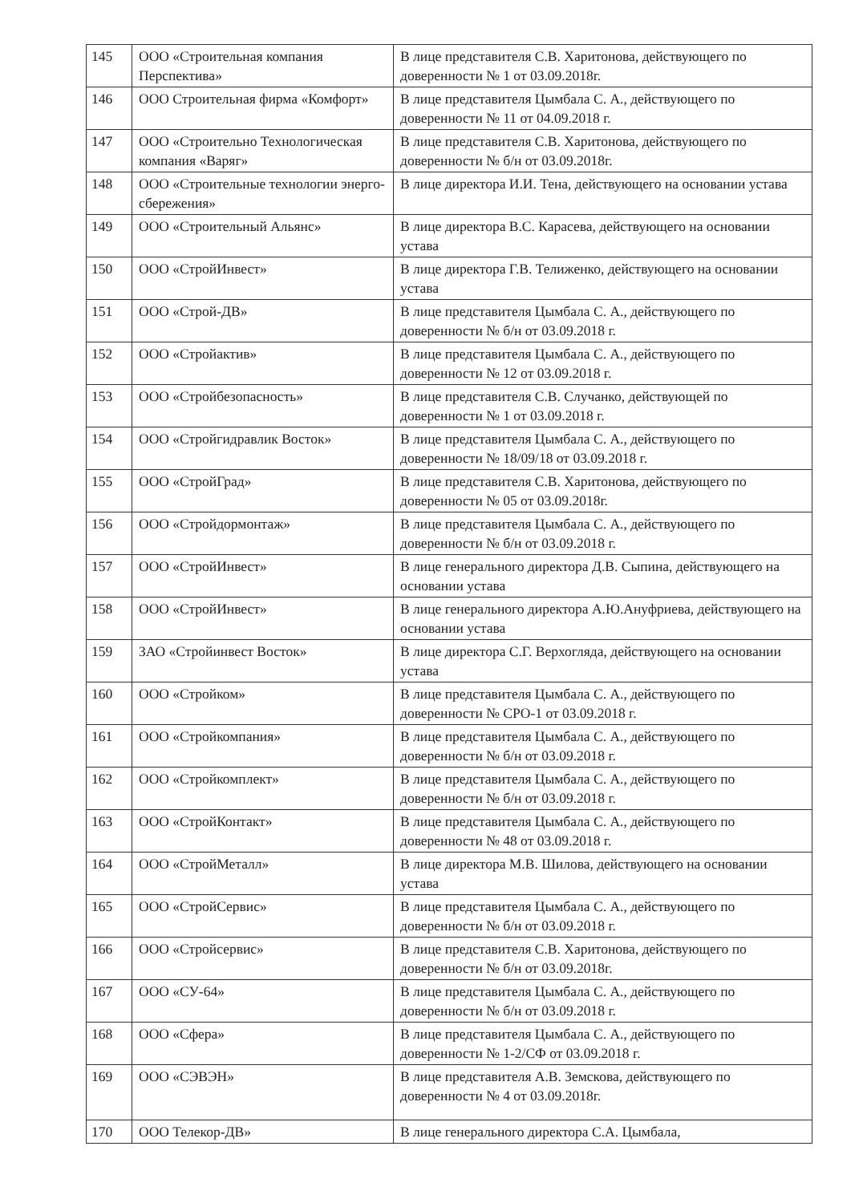| 145 | ООО «Строительная компания Перспектива» | В лице представителя С.В. Харитонова, действующего по доверенности № 1 от 03.09.2018г. |
| 146 | ООО Строительная фирма «Комфорт» | В лице представителя Цымбала С. А., действующего по доверенности № 11 от 04.09.2018 г. |
| 147 | ООО «Строительно Технологическая компания «Варяг» | В лице представителя С.В. Харитонова, действующего по доверенности № б/н от 03.09.2018г. |
| 148 | ООО «Строительные технологии энерго-сбережения» | В лице директора И.И. Тена, действующего на основании устава |
| 149 | ООО «Строительный Альянс» | В лице директора В.С. Карасева, действующего на основании устава |
| 150 | ООО «СтройИнвест» | В лице директора Г.В. Телиженко, действующего на основании устава |
| 151 | ООО «Строй-ДВ» | В лице представителя Цымбала С. А., действующего по доверенности № б/н от 03.09.2018 г. |
| 152 | ООО «Стройактив» | В лице представителя Цымбала С. А., действующего по доверенности № 12 от 03.09.2018 г. |
| 153 | ООО «Стройбезопасность» | В лице представителя С.В. Случанко, действующей по доверенности № 1 от 03.09.2018 г. |
| 154 | ООО «Стройгидравлик Восток» | В лице представителя Цымбала С. А., действующего по доверенности № 18/09/18 от 03.09.2018 г. |
| 155 | ООО «СтройГрад» | В лице представителя С.В. Харитонова, действующего по доверенности № 05 от 03.09.2018г. |
| 156 | ООО «Стройдормонтаж» | В лице представителя Цымбала С. А., действующего по доверенности № б/н от 03.09.2018 г. |
| 157 | ООО «СтройИнвест» | В лице генерального директора Д.В. Сыпина, действующего на основании устава |
| 158 | ООО «СтройИнвест» | В лице генерального директора А.Ю.Ануфриева, действующего на основании устава |
| 159 | ЗАО «Стройинвест Восток» | В лице директора С.Г. Верхогляда, действующего на основании устава |
| 160 | ООО «Стройком» | В лице представителя Цымбала С. А., действующего по доверенности № СРО-1 от 03.09.2018 г. |
| 161 | ООО «Стройкомпания» | В лице представителя Цымбала С. А., действующего по доверенности № б/н от 03.09.2018 г. |
| 162 | ООО «Стройкомплект» | В лице представителя Цымбала С. А., действующего по доверенности № б/н от 03.09.2018 г. |
| 163 | ООО «СтройКонтакт» | В лице представителя Цымбала С. А., действующего по доверенности № 48 от 03.09.2018 г. |
| 164 | ООО «СтройМеталл» | В лице директора М.В. Шилова, действующего на основании устава |
| 165 | ООО «СтройСервис» | В лице представителя Цымбала С. А., действующего по доверенности № б/н от 03.09.2018 г. |
| 166 | ООО «Стройсервис» | В лице представителя С.В. Харитонова, действующего по доверенности № б/н от 03.09.2018г. |
| 167 | ООО «СУ-64» | В лице представителя Цымбала С. А., действующего по доверенности № б/н от 03.09.2018 г. |
| 168 | ООО «Сфера» | В лице представителя Цымбала С. А., действующего по доверенности № 1-2/СФ от 03.09.2018 г. |
| 169 | ООО «СЭВЭН» | В лице представителя А.В. Земскова, действующего по доверенности № 4 от 03.09.2018г. |
| 170 | ООО Телекор-ДВ» | В лице генерального директора С.А. Цымбала, |